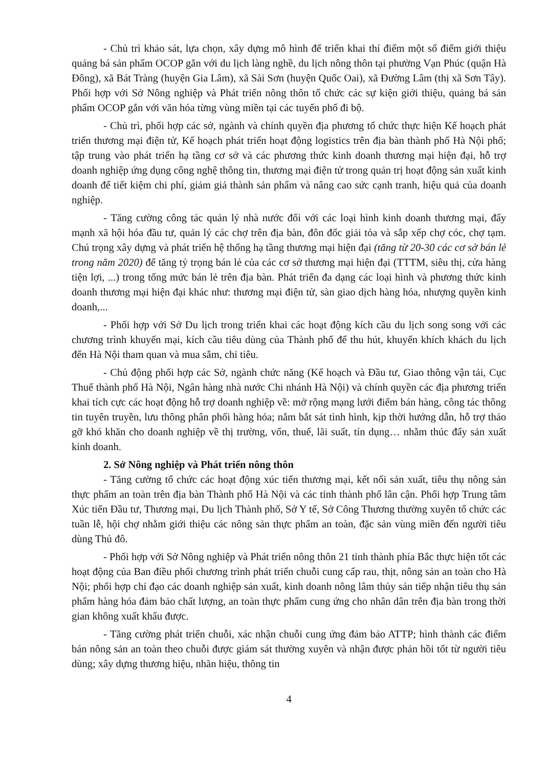- Chủ trì khảo sát, lựa chọn, xây dựng mô hình để triển khai thí điểm một số điểm giới thiệu quảng bá sản phẩm OCOP gắn với du lịch làng nghề, du lịch nông thôn tại phường Vạn Phúc (quận Hà Đông), xã Bát Tràng (huyện Gia Lâm), xã Sài Sơn (huyện Quốc Oai), xã Đường Lâm (thị xã Sơn Tây). Phối hợp với Sở Nông nghiệp và Phát triển nông thôn tổ chức các sự kiện giới thiệu, quảng bá sản phẩm OCOP gắn với văn hóa từng vùng miền tại các tuyến phố đi bộ.
- Chủ trì, phối hợp các sở, ngành và chính quyền địa phương tổ chức thực hiện Kế hoạch phát triển thương mại điện tử, Kế hoạch phát triển hoạt động logistics trên địa bàn thành phố Hà Nội phố; tập trung vào phát triển hạ tầng cơ sở và các phương thức kinh doanh thương mại hiện đại, hỗ trợ doanh nghiệp ứng dụng công nghệ thông tin, thương mại điện tử trong quản trị hoạt động sản xuất kinh doanh để tiết kiệm chi phí, giảm giá thành sản phẩm và nâng cao sức cạnh tranh, hiệu quả của doanh nghiệp.
- Tăng cường công tác quản lý nhà nước đối với các loại hình kinh doanh thương mại, đẩy mạnh xã hội hóa đầu tư, quản lý các chợ trên địa bàn, đôn đốc giải tỏa và sắp xếp chợ cóc, chợ tạm. Chú trọng xây dựng và phát triển hệ thống hạ tầng thương mại hiện đại (tăng từ 20-30 các cơ sở bán lẻ trong năm 2020) để tăng tỷ trọng bán lẻ của các cơ sở thương mại hiện đại (TTTM, siêu thị, cửa hàng tiện lợi, ...) trong tổng mức bán lẻ trên địa bàn. Phát triển đa dạng các loại hình và phương thức kinh doanh thương mại hiện đại khác như: thương mại điện tử, sàn giao dịch hàng hóa, nhượng quyền kinh doanh,...
- Phối hợp với Sở Du lịch trong triển khai các hoạt động kích cầu du lịch song song với các chương trình khuyến mại, kích cầu tiêu dùng của Thành phố để thu hút, khuyến khích khách du lịch đến Hà Nội tham quan và mua sắm, chi tiêu.
- Chủ động phối hợp các Sở, ngành chức năng (Kế hoạch và Đầu tư, Giao thông vận tải, Cục Thuế thành phố Hà Nội, Ngân hàng nhà nước Chi nhánh Hà Nội) và chính quyền các địa phương triển khai tích cực các hoạt động hỗ trợ doanh nghiệp về: mở rộng mạng lưới điểm bán hàng, công tác thông tin tuyên truyền, lưu thông phân phối hàng hóa; nắm bắt sát tình hình, kịp thời hướng dẫn, hỗ trợ tháo gỡ khó khăn cho doanh nghiệp về thị trường, vốn, thuế, lãi suất, tín dụng… nhằm thúc đẩy sản xuất kinh doanh.
2. Sở Nông nghiệp và Phát triển nông thôn
- Tăng cường tổ chức các hoạt động xúc tiến thương mại, kết nối sản xuất, tiêu thụ nông sản thực phẩm an toàn trên địa bàn Thành phố Hà Nội và các tỉnh thành phố lân cận. Phối hợp Trung tâm Xúc tiến Đầu tư, Thương mại, Du lịch Thành phố, Sở Y tế, Sở Công Thương thường xuyên tổ chức các tuần lễ, hội chợ nhằm giới thiệu các nông sản thực phẩm an toàn, đặc sản vùng miền đến người tiêu dùng Thủ đô.
- Phối hợp với Sở Nông nghiệp và Phát triển nông thôn 21 tỉnh thành phía Bắc thực hiện tốt các hoạt động của Ban điều phối chương trình phát triển chuỗi cung cấp rau, thịt, nông sản an toàn cho Hà Nội; phối hợp chỉ đạo các doanh nghiệp sản xuất, kinh doanh nông lâm thủy sản tiếp nhận tiêu thụ sản phẩm hàng hóa đảm bảo chất lượng, an toàn thực phẩm cung ứng cho nhân dân trên địa bàn trong thời gian không xuất khẩu được.
- Tăng cường phát triển chuỗi, xác nhận chuỗi cung ứng đảm bảo ATTP; hình thành các điểm bán nông sản an toàn theo chuỗi được giám sát thường xuyên và nhận được phản hồi tốt từ người tiêu dùng; xây dựng thương hiệu, nhãn hiệu, thông tin
4